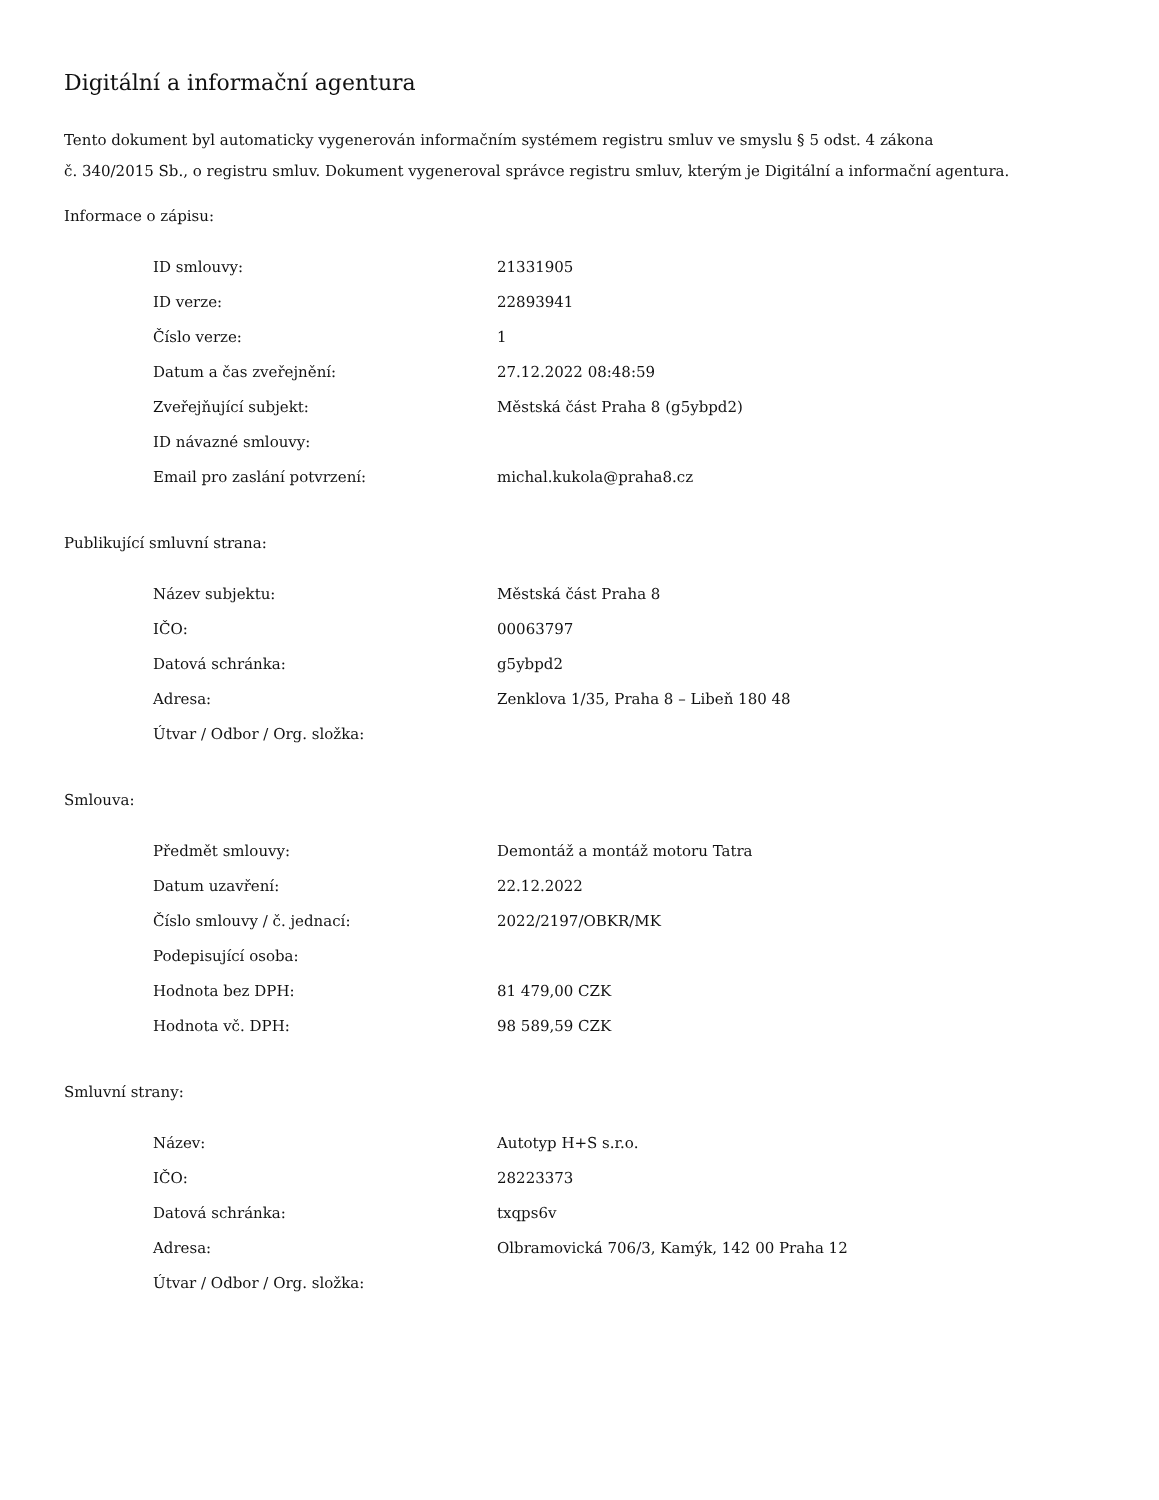Digitální a informační agentura
Tento dokument byl automaticky vygenerován informačním systémem registru smluv ve smyslu § 5 odst. 4 zákona
č. 340/2015 Sb., o registru smluv. Dokument vygeneroval správce registru smluv, kterým je Digitální a informační agentura.
Informace o zápisu:
| ID smlouvy: | 21331905 |
| ID verze: | 22893941 |
| Číslo verze: | 1 |
| Datum a čas zveřejnění: | 27.12.2022 08:48:59 |
| Zveřejňující subjekt: | Městská část Praha 8 (g5ybpd2) |
| ID návazné smlouvy: | |
| Email pro zaslání potvrzení: | michal.kukola@praha8.cz |
Publikující smluvní strana:
| Název subjektu: | Městská část Praha 8 |
| IČO: | 00063797 |
| Datová schránka: | g5ybpd2 |
| Adresa: | Zenklova 1/35, Praha 8 – Libeň 180 48 |
| Útvar / Odbor / Org. složka: | |
Smlouva:
| Předmět smlouvy: | Demontáž a montáž motoru Tatra |
| Datum uzavření: | 22.12.2022 |
| Číslo smlouvy / č. jednací: | 2022/2197/OBKR/MK |
| Podepisující osoba: | |
| Hodnota bez DPH: | 81 479,00 CZK |
| Hodnota vč. DPH: | 98 589,59 CZK |
Smluvní strany:
| Název: | Autotyp H+S s.r.o. |
| IČO: | 28223373 |
| Datová schránka: | txqps6v |
| Adresa: | Olbramovická 706/3, Kamýk, 142 00 Praha 12 |
| Útvar / Odbor / Org. složka: | |